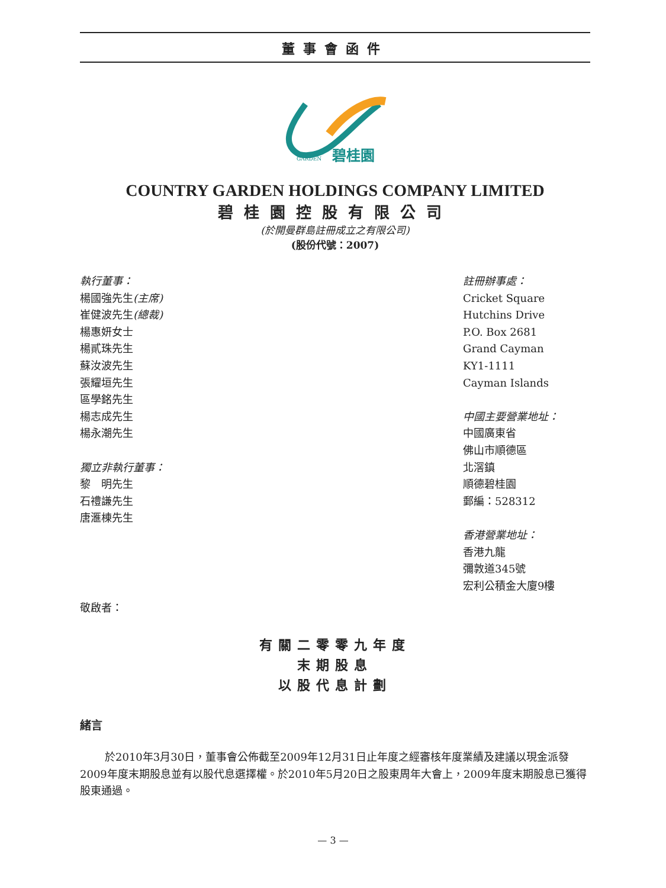董事會函件
碧桂園
GARDEN
COUNTRY GARDEN HOLDINGS COMPANY LIMITED
碧桂園控股有限公司
(於開曼群島註冊成立之有限公司)
(股份代號：2007)
執行董事：
楊國強先生(主席)
崔健波先生(總裁)
楊惠妍女士
楊貳珠先生
蘇汝波先生
張耀垣先生
區學銘先生
楊志成先生
楊永潮先生
獨立非執行董事：
黎　明先生
石禮謙先生
唐滙棟先生
註冊辦事處：
Cricket Square
Hutchins Drive
P.O. Box 2681
Grand Cayman
KY1-1111
Cayman Islands
中國主要營業地址：
中國廣東省
佛山市順德區
北滘鎮
順德碧桂園
郵編：528312
香港營業地址：
香港九龍
彌敦道345號
宏利公積金大廈9樓
敬啟者：
有關二零零九年度
末期股息
以股代息計劃
緒言
於2010年3月30日，董事會公佈截至2009年12月31日止年度之經審核年度業績及建議以現金派發2009年度末期股息並有以股代息選擇權。於2010年5月20日之股東周年大會上，2009年度末期股息已獲得股東通過。
— 3 —